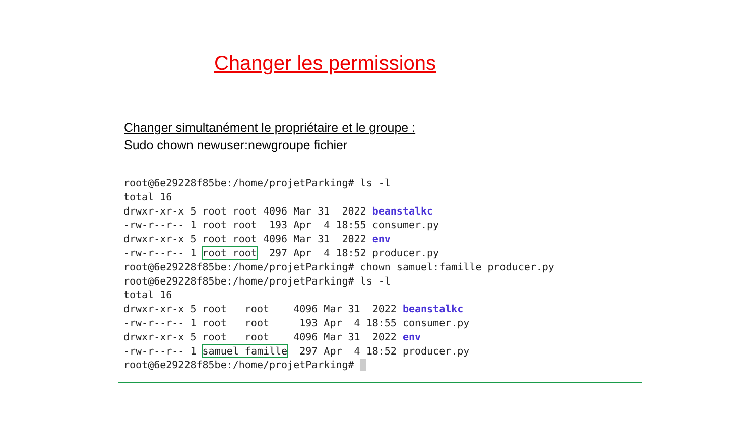Changer les permissions
Changer simultanément le propriétaire et le groupe :
Sudo chown newuser:newgroupe fichier
root@6e29228f85be:/home/projetParking# ls -l
total 16
drwxr-xr-x 5 root root 4096 Mar 31  2022 beanstalkc
-rw-r--r-- 1 root root  193 Apr  4 18:55 consumer.py
drwxr-xr-x 5 root root 4096 Mar 31  2022 env
-rw-r--r-- 1 root root  297 Apr  4 18:52 producer.py
root@6e29228f85be:/home/projetParking# chown samuel:famille producer.py
root@6e29228f85be:/home/projetParking# ls -l
total 16
drwxr-xr-x 5 root   root    4096 Mar 31  2022 beanstalkc
-rw-r--r-- 1 root   root     193 Apr  4 18:55 consumer.py
drwxr-xr-x 5 root   root    4096 Mar 31  2022 env
-rw-r--r-- 1 samuel famille  297 Apr  4 18:52 producer.py
root@6e29228f85be:/home/projetParking# _